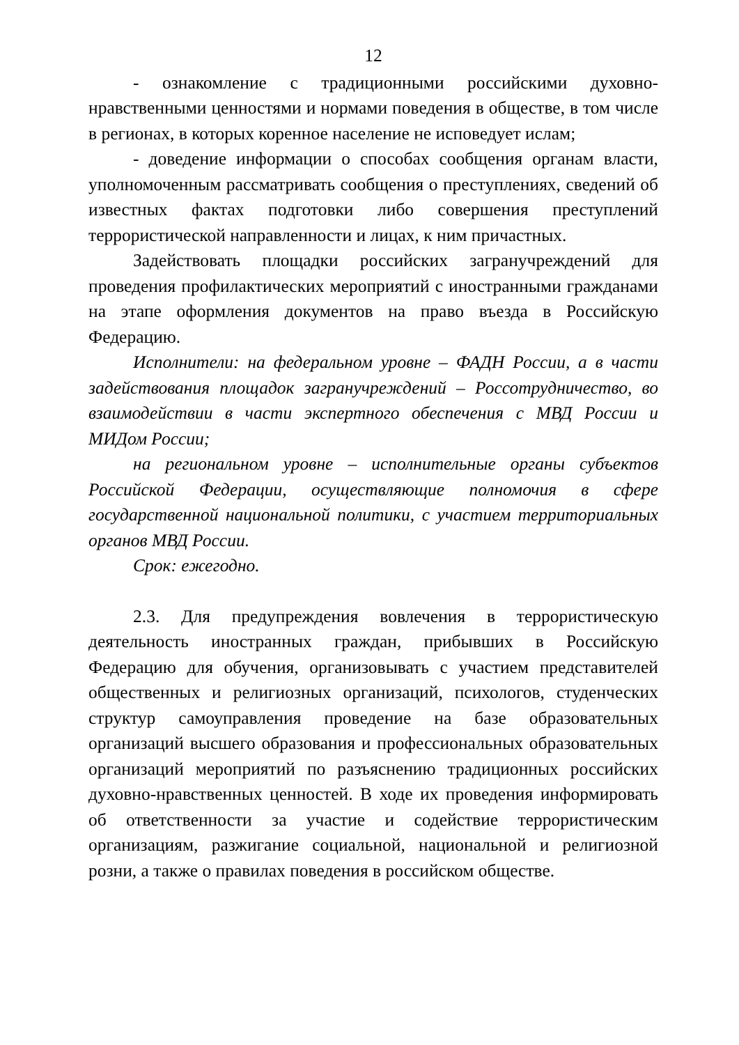12
- ознакомление с традиционными российскими духовно-нравственными ценностями и нормами поведения в обществе, в том числе в регионах, в которых коренное население не исповедует ислам;
- доведение информации о способах сообщения органам власти, уполномоченным рассматривать сообщения о преступлениях, сведений об известных фактах подготовки либо совершения преступлений террористической направленности и лицах, к ним причастных.
Задействовать площадки российских загранучреждений для проведения профилактических мероприятий с иностранными гражданами на этапе оформления документов на право въезда в Российскую Федерацию.
Исполнители: на федеральном уровне – ФАДН России, а в части задействования площадок загранучреждений – Россотрудничество, во взаимодействии в части экспертного обеспечения с МВД России и МИДом России;
на региональном уровне – исполнительные органы субъектов Российской Федерации, осуществляющие полномочия в сфере государственной национальной политики, с участием территориальных органов МВД России.
Срок: ежегодно.
2.3. Для предупреждения вовлечения в террористическую деятельность иностранных граждан, прибывших в Российскую Федерацию для обучения, организовывать с участием представителей общественных и религиозных организаций, психологов, студенческих структур самоуправления проведение на базе образовательных организаций высшего образования и профессиональных образовательных организаций мероприятий по разъяснению традиционных российских духовно-нравственных ценностей. В ходе их проведения информировать об ответственности за участие и содействие террористическим организациям, разжигание социальной, национальной и религиозной розни, а также о правилах поведения в российском обществе.